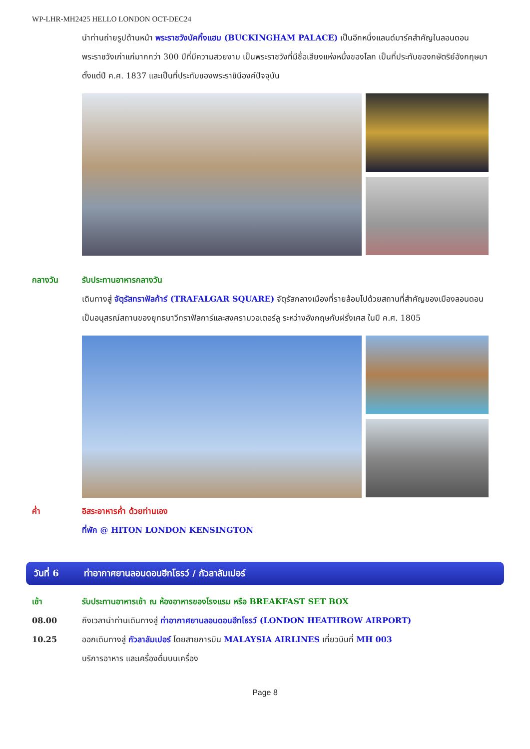WP-LHR-MH2425 HELLO LONDON OCT-DEC24
นำท่านถ่ายรูปด้านหน้า พระราชวังบัคกิ้งแฮม (BUCKINGHAM PALACE) เป็นอีกหนึ่งแลนด์มาร์คสำคัญในลอนดอน พระราชวังเก่าแก่มากกว่า 300 ปีที่มีความสวยงาม เป็นพระราชวังที่มีชื่อเสียงแห่งหนึ่งของโลก เป็นที่ประทับของกษัตริย์อังกฤษมาตั้งแต่ปี ค.ศ. 1837 และเป็นที่ประทับของพระราชินีองค์ปัจจุบัน
กลางวัน รับประทานอาหารกลางวัน
เดินทางสู่ จัตุรัสทราฟัลก้าร์ (TRAFALGAR SQUARE) จัตุรัสกลางเมืองที่รายล้อมไปด้วยสถานที่สำคัญของเมืองลอนดอน เป็นอนุสรณ์สถานของยุทธนาวีทราฟัลการ์และสงครามวอเตอร์ลู ระหว่างอังกฤษกับฝรั่งเศส ในปี ค.ศ. 1805
ค่ำ อิสระอาหารค่ำ ด้วยท่านเอง
ที่พัก @ HITON LONDON KENSINGTON
วันที่ 6 ท่าอากาศยานลอนดอนฮีทโธรว์ / กัวลาลัมเปอร์
เช้า รับประทานอาหารเช้า ณ ห้องอาหารของโรงแรม หรือ BREAKFAST SET BOX
08.00 ถึงเวลานำท่านเดินทางสู่ ท่าอากาศยานลอนดอนฮีทโธรว์ (LONDON HEATHROW AIRPORT)
10.25 ออกเดินทางสู่ กัวลาลัมเปอร์ โดยสายการบิน MALAYSIA AIRLINES เที่ยวบินที่ MH 003
บริการอาหาร และเครื่องดื่มบนเครื่อง
Page 8